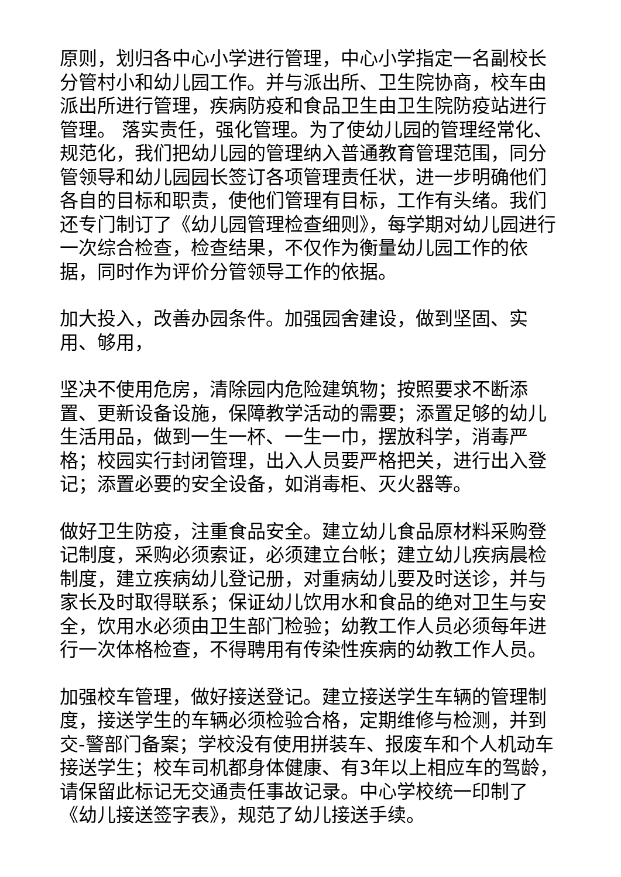原则，划归各中心小学进行管理，中心小学指定一名副校长分管村小和幼儿园工作。并与派出所、卫生院协商，校车由派出所进行管理，疾病防疫和食品卫生由卫生院防疫站进行管理。 落实责任，强化管理。为了使幼儿园的管理经常化、规范化，我们把幼儿园的管理纳入普通教育管理范围，同分管领导和幼儿园园长签订各项管理责任状，进一步明确他们各自的目标和职责，使他们管理有目标，工作有头绪。我们还专门制订了《幼儿园管理检查细则》，每学期对幼儿园进行一次综合检查，检查结果，不仅作为衡量幼儿园工作的依据，同时作为评价分管领导工作的依据。
加大投入，改善办园条件。加强园舍建设，做到坚固、实用、够用，
坚决不使用危房，清除园内危险建筑物；按照要求不断添置、更新设备设施，保障教学活动的需要；添置足够的幼儿生活用品，做到一生一杯、一生一巾，摆放科学，消毒严格；校园实行封闭管理，出入人员要严格把关，进行出入登记；添置必要的安全设备，如消毒柜、灭火器等。
做好卫生防疫，注重食品安全。建立幼儿食品原材料采购登记制度，采购必须索证，必须建立台帐；建立幼儿疾病晨检制度，建立疾病幼儿登记册，对重病幼儿要及时送诊，并与家长及时取得联系；保证幼儿饮用水和食品的绝对卫生与安全，饮用水必须由卫生部门检验；幼教工作人员必须每年进行一次体格检查，不得聘用有传染性疾病的幼教工作人员。
加强校车管理，做好接送登记。建立接送学生车辆的管理制度，接送学生的车辆必须检验合格，定期维修与检测，并到交-警部门备案；学校没有使用拼装车、报废车和个人机动车接送学生；校车司机都身体健康、有3年以上相应车的驾龄，请保留此标记无交通责任事故记录。中心学校统一印制了《幼儿接送签字表》，规范了幼儿接送手续。